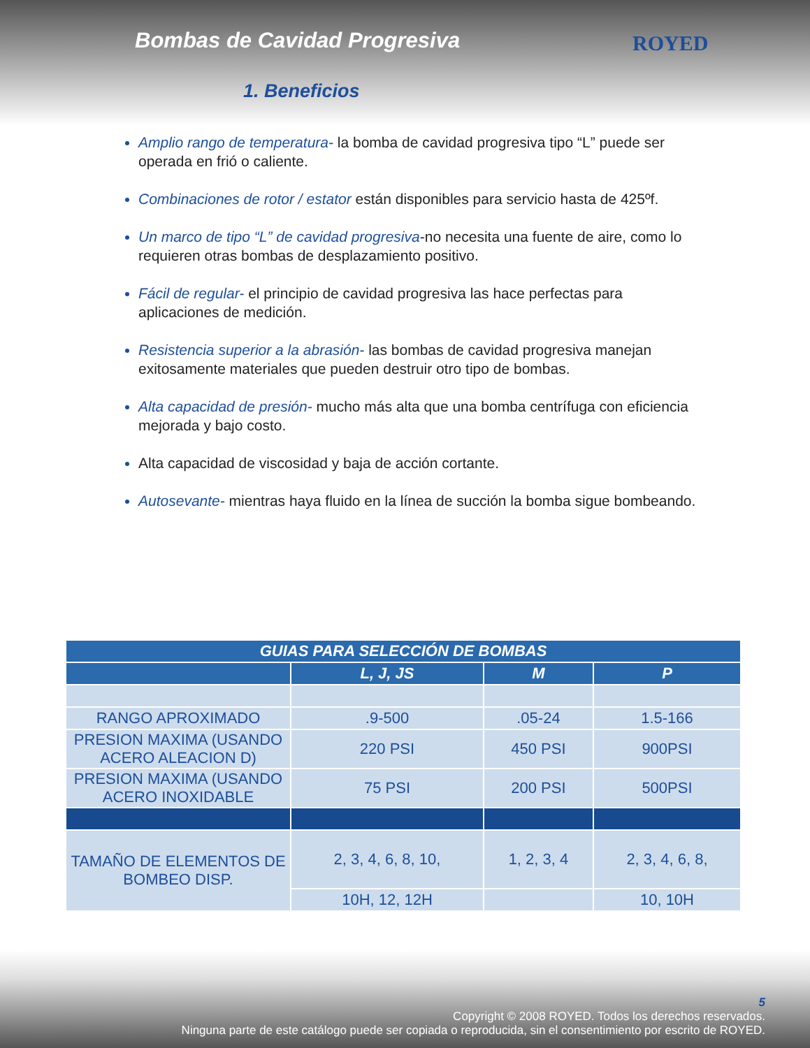Bombas de Cavidad Progresiva
1. Beneficios
ROYED
Amplio rango de temperatura- la bomba de cavidad progresiva tipo “L” puede ser operada en frió o caliente.
Combinaciones de rotor / estator están disponibles para servicio hasta de 425ºf.
Un marco de tipo “L” de cavidad progresiva-no necesita una fuente de aire, como lo requieren otras bombas de desplazamiento positivo.
Fácil de regular- el principio de cavidad progresiva las hace perfectas para aplicaciones de medición.
Resistencia superior a la abrasión- las bombas de cavidad progresiva manejan exitosamente materiales que pueden destruir otro tipo de bombas.
Alta capacidad de presión- mucho más alta que una bomba centrífuga con eficiencia mejorada y bajo costo.
Alta capacidad de viscosidad y baja de acción cortante.
Autosevante- mientras haya fluido en la línea de succión la bomba sigue bombeando.
| GUIAS PARA SELECCIÓN DE BOMBAS | | | |
| | L, J, JS | M | P |
| RANGO APROXIMADO | .9-500 | .05-24 | 1.5-166 |
| PRESION MAXIMA (USANDO ACERO ALEACION D) | 220 PSI | 450 PSI | 900PSI |
| PRESION MAXIMA (USANDO ACERO INOXIDABLE | 75 PSI | 200 PSI | 500PSI |
| TAMAÑO DE ELEMENTOS DE BOMBEO DISP. | 2, 3, 4, 6, 8, 10, | 1, 2, 3, 4 | 2, 3, 4, 6, 8, |
| | 10H, 12, 12H | | 10, 10H |
5
Copyright © 2008 ROYED. Todos los derechos reservados.
Ninguna parte de este catálogo puede ser copiada o reproducida, sin el consentimiento por escrito de ROYED.